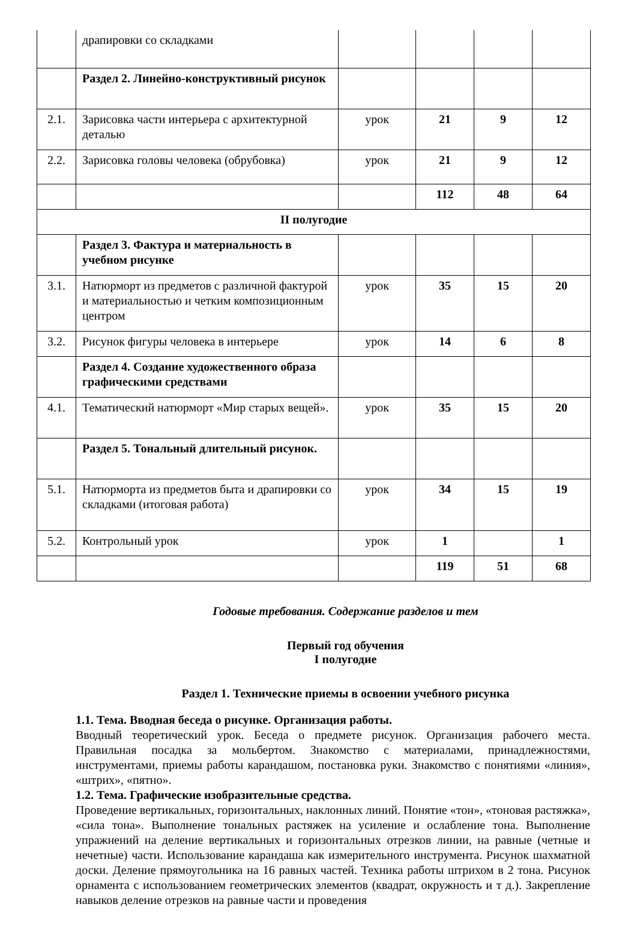| | драпировки со складками | | | | |
| | Раздел 2. Линейно-конструктивный рисунок | | | | |
| 2.1. | Зарисовка части интерьера с архитектурной деталью | урок | 21 | 9 | 12 |
| 2.2. | Зарисовка головы человека (обрубовка) | урок | 21 | 9 | 12 |
| | | | 112 | 48 | 64 |
| II полугодие | | | | | |
| | Раздел 3. Фактура и материальность в учебном рисунке | | | | |
| 3.1. | Натюрморт из предметов с различной фактурой и материальностью и четким композиционным центром | урок | 35 | 15 | 20 |
| 3.2. | Рисунок фигуры человека в интерьере | урок | 14 | 6 | 8 |
| | Раздел 4. Создание художественного образа графическими средствами | | | | |
| 4.1. | Тематический натюрморт «Мир старых вещей». | урок | 35 | 15 | 20 |
| | Раздел 5. Тональный длительный рисунок. | | | | |
| 5.1. | Натюрморта из предметов быта и драпировки со складками (итоговая работа) | урок | 34 | 15 | 19 |
| 5.2. | Контрольный урок | урок | 1 | | 1 |
| | | | 119 | 51 | 68 |
Годовые требования. Содержание разделов и тем
Первый год обучения
I полугодие
Раздел 1. Технические приемы в освоении учебного рисунка
1.1. Тема. Вводная беседа о рисунке. Организация работы.
Вводный теоретический урок. Беседа о предмете рисунок. Организация рабочего места. Правильная посадка за мольбертом. Знакомство с материалами, принадлежностями, инструментами, приемы работы карандашом, постановка руки. Знакомство с понятиями «линия», «штрих», «пятно».
1.2. Тема. Графические изобразительные средства.
Проведение вертикальных, горизонтальных, наклонных линий. Понятие «тон», «тоновая растяжка», «сила тона». Выполнение тональных растяжек на усиление и ослабление тона. Выполнение упражнений на деление вертикальных и горизонтальных отрезков линии, на равные (четные и нечетные) части. Использование карандаша как измерительного инструмента. Рисунок шахматной доски. Деление прямоугольника на 16 равных частей. Техника работы штрихом в 2 тона. Рисунок орнамента с использованием геометрических элементов (квадрат, окружность и т д.). Закрепление навыков деление отрезков на равные части и проведения